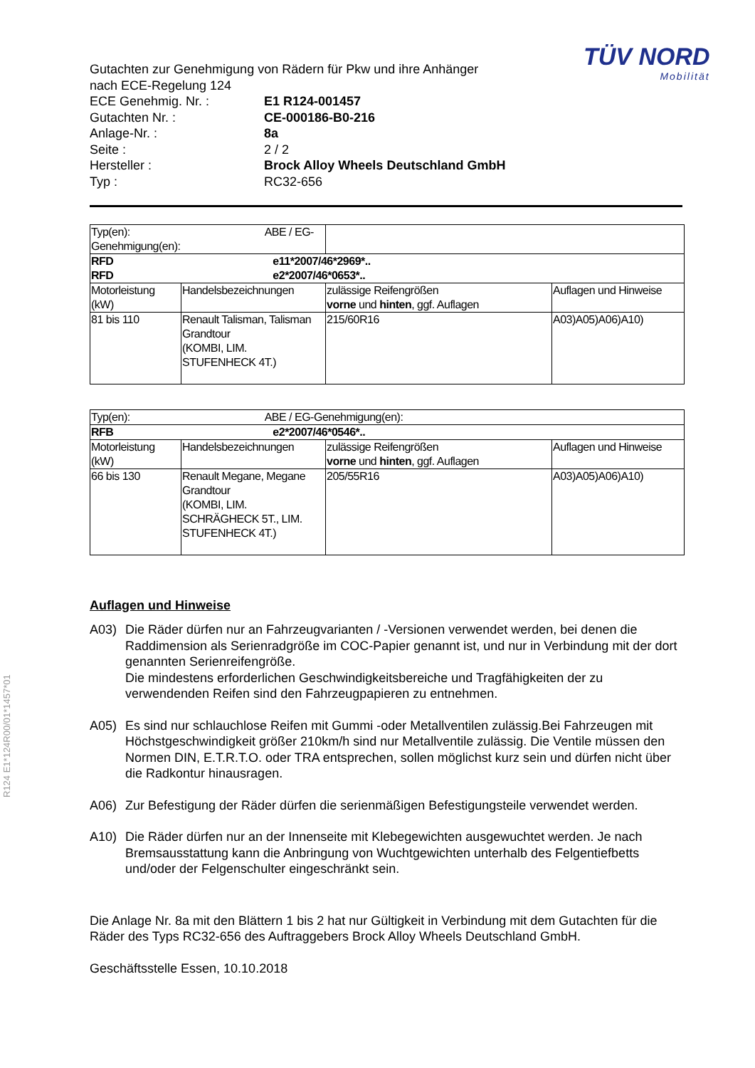R124 E1*124R00/01*1457*01
TÜV NORD
Mobilität
Gutachten zur Genehmigung von Rädern für Pkw und ihre Anhänger
nach ECE-Regelung 124
ECE Genehmig. Nr. : E1 R124-001457
Gutachten Nr. : CE-000186-B0-216
Anlage-Nr. : 8a
Seite : 2 / 2
Hersteller : Brock Alloy Wheels Deutschland GmbH
Typ : RC32-656
| Typ(en): ABE / EG-Genehmigung(en): | | | |
| RFD e11*2007/46*2969*.. RFD e2*2007/46*0653*.. | | | |
| Motorleistung (kW) | Handelsbezeichnungen | zulässige Reifengrößen vorne und hinten , ggf. Auflagen | Auflagen und Hinweise |
| 81 bis 110 | Renault Talisman, Talisman Grandtour (KOMBI, LIM. STUFENHECK 4T.) | 215/60R16 | A03)A05)A06)A10) |
| Typ(en): ABE / EG-Genehmigung(en): | | | |
| RFB e2*2007/46*0546*.. | | | |
| Motorleistung (kW) | Handelsbezeichnungen | zulässige Reifengrößen vorne und hinten , ggf. Auflagen | Auflagen und Hinweise |
| 66 bis 130 | Renault Megane, Megane Grandtour (KOMBI, LIM. SCHRÄGHECK 5T., LIM. STUFENHECK 4T.) | 205/55R16 | A03)A05)A06)A10) |
Auflagen und Hinweise
A03) Die Räder dürfen nur an Fahrzeugvarianten / -Versionen verwendet werden, bei denen die Raddimension als Serienradgröße im COC-Papier genannt ist, und nur in Verbindung mit der dort genannten Serienreifengröße.
Die mindestens erforderlichen Geschwindigkeitsbereiche und Tragfähigkeiten der zu verwendenden Reifen sind den Fahrzeugpapieren zu entnehmen.
A05) Es sind nur schlauchlose Reifen mit Gummi -oder Metallventilen zulässig.Bei Fahrzeugen mit Höchstgeschwindigkeit größer 210km/h sind nur Metallventile zulässig. Die Ventile müssen den Normen DIN, E.T.R.T.O. oder TRA entsprechen, sollen möglichst kurz sein und dürfen nicht über die Radkontur hinausragen.
A06) Zur Befestigung der Räder dürfen die serienmäßigen Befestigungsteile verwendet werden.
A10) Die Räder dürfen nur an der Innenseite mit Klebegewichten ausgewuchtet werden. Je nach Bremsausstattung kann die Anbringung von Wuchtgewichten unterhalb des Felgentiefbetts und/oder der Felgenschulter eingeschränkt sein.
Die Anlage Nr. 8a mit den Blättern 1 bis 2 hat nur Gültigkeit in Verbindung mit dem Gutachten für die Räder des Typs RC32-656 des Auftraggebers Brock Alloy Wheels Deutschland GmbH.
Geschäftsstelle Essen, 10.10.2018